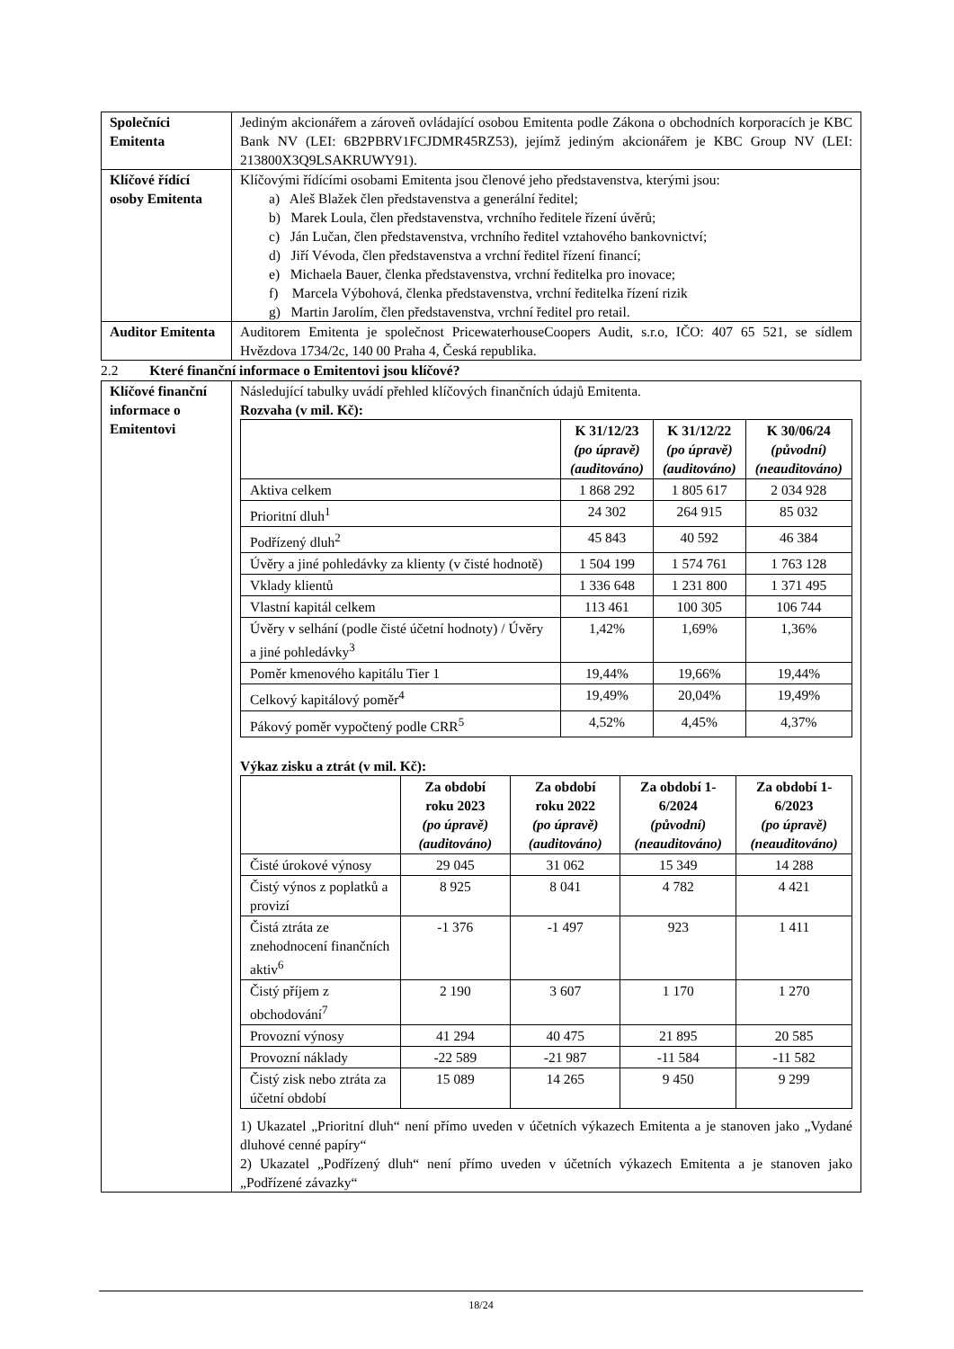| Společníci Emitenta | Jediným akcionářem a zároveň ovládající osobou Emitenta podle Zákona o obchodních korporacích je KBC Bank NV (LEI: 6B2PBRV1FCJDMR45RZ53), jejímž jediným akcionářem je KBC Group NV (LEI: 213800X3Q9LSAKRUWY91). |
| Klíčové řídící osoby Emitenta | Klíčovými řídícími osobami Emitenta jsou členové jeho představenstva, kterými jsou: a) Aleš Blažek člen představenstva a generální ředitel; b) Marek Loula, člen představenstva, vrchního ředitele řízení úvěrů; c) Ján Lučan, člen představenstva, vrchního ředitel vztahového bankovnictví; d) Jiří Vévoda, člen představenstva a vrchní ředitel řízení financí; e) Michaela Bauer, členka představenstva, vrchní ředitelka pro inovace; f) Marcela Výbohová, členka představenstva, vrchní ředitelka řízení rizik g) Martin Jarolím, člen představenstva, vrchní ředitel pro retail. |
| Auditor Emitenta | Auditorem Emitenta je společnost PricewaterhouseCoopers Audit, s.r.o, IČO: 407 65 521, se sídlem Hvězdova 1734/2c, 140 00 Praha 4, Česká republika. |
2.2 Které finanční informace o Emitentovi jsou klíčové?
| Klíčové finanční informace o Emitentovi | Následující tabulky uvádí přehled klíčových finančních údajů Emitenta. Rozvaha (v mil. Kč): / / K 31/12/23 (po úpravě) (auditováno) / K 31/12/22 (po úpravě) (auditováno) / K 30/06/24 (původní) (neauditováno) / / --- / --- / --- / --- / / Aktiva celkem / 1 868 292 / 1 805 617 / 2 034 928 / / Prioritní dluh<sup>1</sup> / 24 302 / 264 915 / 85 032 / / Podřízený dluh<sup>2</sup> / 45 843 / 40 592 / 46 384 / / Úvěry a jiné pohledávky za klienty (v čisté hodnotě) / 1 504 199 / 1 574 761 / 1 763 128 / / Vklady klientů / 1 336 648 / 1 231 800 / 1 371 495 / / Vlastní kapitál celkem / 113 461 / 100 305 / 106 744 / / Úvěry v selhání (podle čisté účetní hodnoty) / Úvěry a jiné pohledávky<sup>3</sup> / 1,42% / 1,69% / 1,36% / / Poměr kmenového kapitálu Tier 1 / 19,44% / 19,66% / 19,44% / / Celkový kapitálový poměr<sup>4</sup> / 19,49% / 20,04% / 19,49% / / Pákový poměr vypočtený podle CRR<sup>5</sup> / 4,52% / 4,45% / 4,37% / Výkaz zisku a ztrát (v mil. Kč): / / Za období roku 2023 (po úpravě) (auditováno) / Za období roku 2022 (po úpravě) (auditováno) / Za období 1-6/2024 (původní) (neauditováno) / Za období 1-6/2023 (po úpravě) (neauditováno) / / --- / --- / --- / --- / --- / / Čisté úrokové výnosy / 29 045 / 31 062 / 15 349 / 14 288 / / Čistý výnos z poplatků a provizí / 8 925 / 8 041 / 4 782 / 4 421 / / Čistá ztráta ze znehodnocení finančních aktiv<sup>6</sup> / -1 376 / -1 497 / 923 / 1 411 / / Čistý příjem z obchodování<sup>7</sup> / 2 190 / 3 607 / 1 170 / 1 270 / / Provozní výnosy / 41 294 / 40 475 / 21 895 / 20 585 / / Provozní náklady / -22 589 / -21 987 / -11 584 / -11 582 / / Čistý zisk nebo ztráta za účetní období / 15 089 / 14 265 / 9 450 / 9 299 / 1) Ukazatel „Prioritní dluh“ není přímo uveden v účetních výkazech Emitenta a je stanoven jako „Vydané dluhové cenné papíry“ 2) Ukazatel „Podřízený dluh“ není přímo uveden v účetních výkazech Emitenta a je stanoven jako „Podřízené závazky“ |
18/24